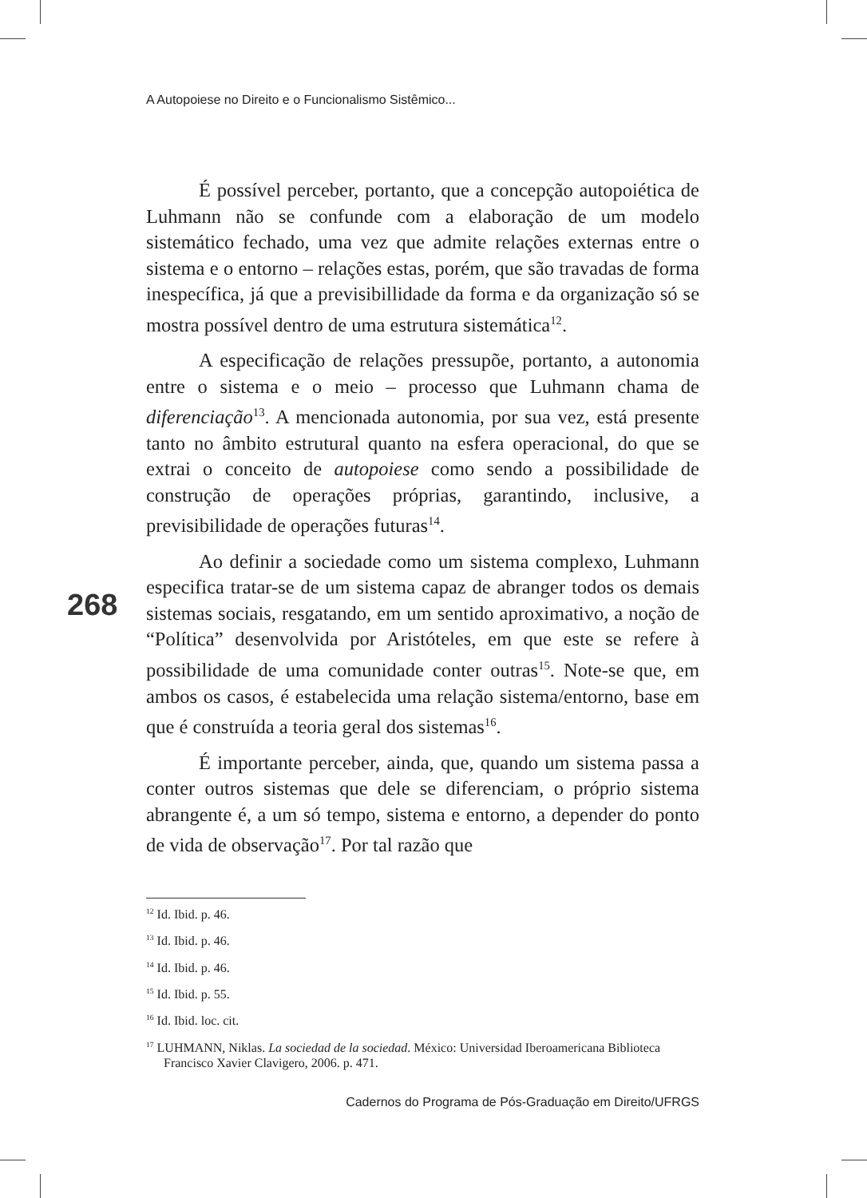A Autopoiese no Direito e o Funcionalismo Sistêmico...
É possível perceber, portanto, que a concepção autopoiética de Luhmann não se confunde com a elaboração de um modelo sistemático fechado, uma vez que admite relações externas entre o sistema e o entorno – relações estas, porém, que são travadas de forma inespecífica, já que a previsibillidade da forma e da organização só se mostra possível dentro de uma estrutura sistemática<sup>12</sup>.
A especificação de relações pressupõe, portanto, a autonomia entre o sistema e o meio – processo que Luhmann chama de diferenciação<sup>13</sup>. A mencionada autonomia, por sua vez, está presente tanto no âmbito estrutural quanto na esfera operacional, do que se extrai o conceito de autopoiese como sendo a possibilidade de construção de operações próprias, garantindo, inclusive, a previsibilidade de operações futuras<sup>14</sup>.
Ao definir a sociedade como um sistema complexo, Luhmann especifica tratar-se de um sistema capaz de abranger todos os demais sistemas sociais, resgatando, em um sentido aproximativo, a noção de “Política” desenvolvida por Aristóteles, em que este se refere à possibilidade de uma comunidade conter outras<sup>15</sup>. Note-se que, em ambos os casos, é estabelecida uma relação sistema/entorno, base em que é construída a teoria geral dos sistemas<sup>16</sup>.
É importante perceber, ainda, que, quando um sistema passa a conter outros sistemas que dele se diferenciam, o próprio sistema abrangente é, a um só tempo, sistema e entorno, a depender do ponto de vida de observação<sup>17</sup>. Por tal razão que
268
<sup>12</sup> Id. Ibid. p. 46.
<sup>13</sup> Id. Ibid. p. 46.
<sup>14</sup> Id. Ibid. p. 46.
<sup>15</sup> Id. Ibid. p. 55.
<sup>16</sup> Id. Ibid. loc. cit.
<sup>17</sup> LUHMANN, Niklas. La sociedad de la sociedad. México: Universidad Iberoamericana Biblioteca Francisco Xavier Clavigero, 2006. p. 471.
Cadernos do Programa de Pós-Graduação em Direito/UFRGS